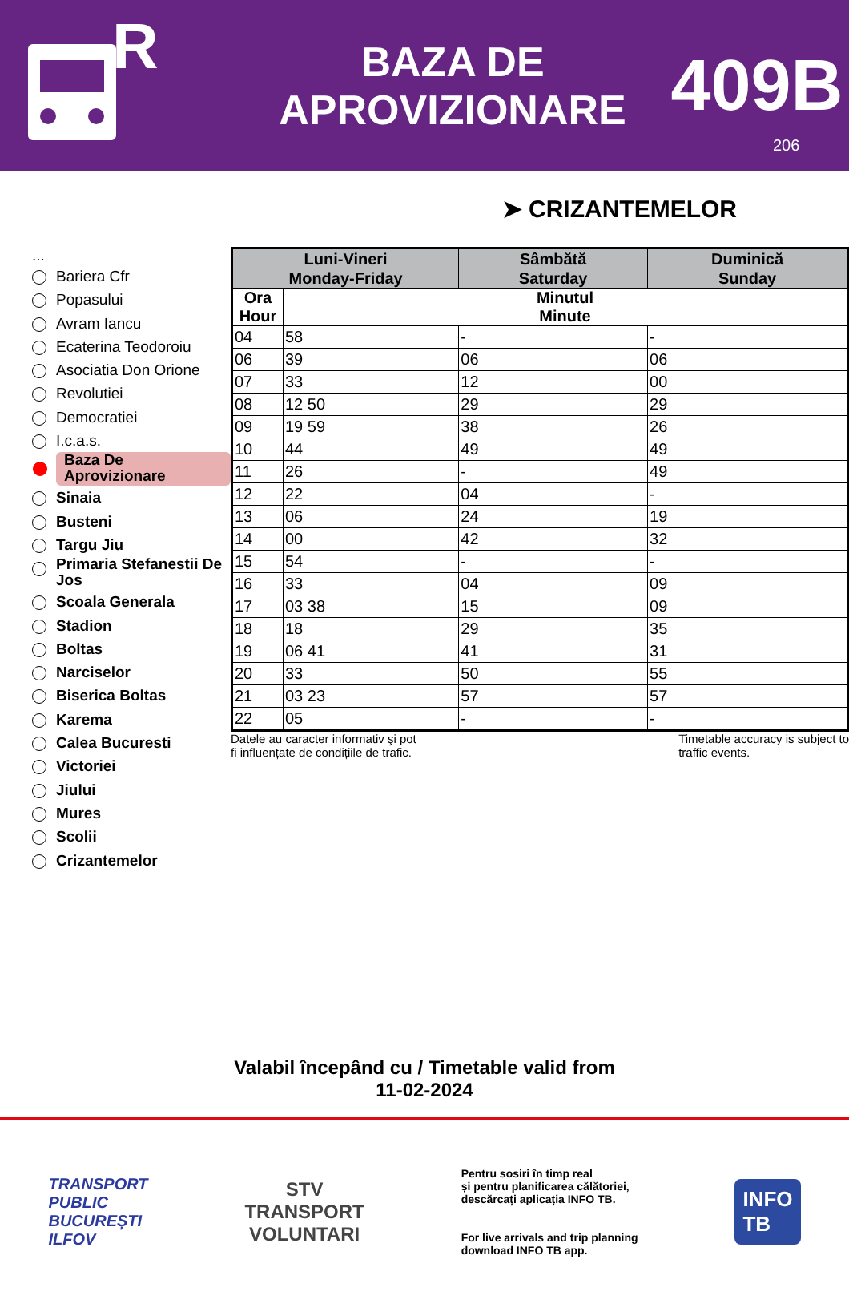R
BAZA DE
APROVIZIONARE
409B
206
➤ CRIZANTEMELOR
...
Bariera Cfr
Popasului
Avram Iancu
Ecaterina Teodoroiu
Asociatia Don Orione
Revolutiei
Democratiei
I.c.a.s.
Baza De
Aprovizionare
Sinaia
Busteni
Targu Jiu
Primaria Stefanestii De Jos
Scoala Generala
Stadion
Boltas
Narciselor
Biserica Boltas
Karema
Calea Bucuresti
Victoriei
Jiului
Mures
Scolii
Crizantemelor
| Luni-Vineri Monday-Friday | | Sâmbătă Saturday | Duminică Sunday |
| --- | --- | --- | --- |
| Ora Hour | Minutul Minute | | |
| 04 | 58 | - | - |
| 06 | 39 | 06 | 06 |
| 07 | 33 | 12 | 00 |
| 08 | 12 50 | 29 | 29 |
| 09 | 19 59 | 38 | 26 |
| 10 | 44 | 49 | 49 |
| 11 | 26 | - | 49 |
| 12 | 22 | 04 | - |
| 13 | 06 | 24 | 19 |
| 14 | 00 | 42 | 32 |
| 15 | 54 | - | - |
| 16 | 33 | 04 | 09 |
| 17 | 03 38 | 15 | 09 |
| 18 | 18 | 29 | 35 |
| 19 | 06 41 | 41 | 31 |
| 20 | 33 | 50 | 55 |
| 21 | 03 23 | 57 | 57 |
| 22 | 05 | - | - |
Datele au caracter informativ şi pot
fi influențate de condițiile de trafic.
Timetable accuracy is subject to
traffic events.
Valabil începând cu / Timetable valid from
11-02-2024
TRANSPORT
PUBLIC
BUCUREȘTI
ILFOV
STV
TRANSPORT
VOLUNTARI
Pentru sosiri în timp real
și pentru planificarea călătoriei,
descărcați aplicația INFO TB.
For live arrivals and trip planning
download INFO TB app.
INFO
TB